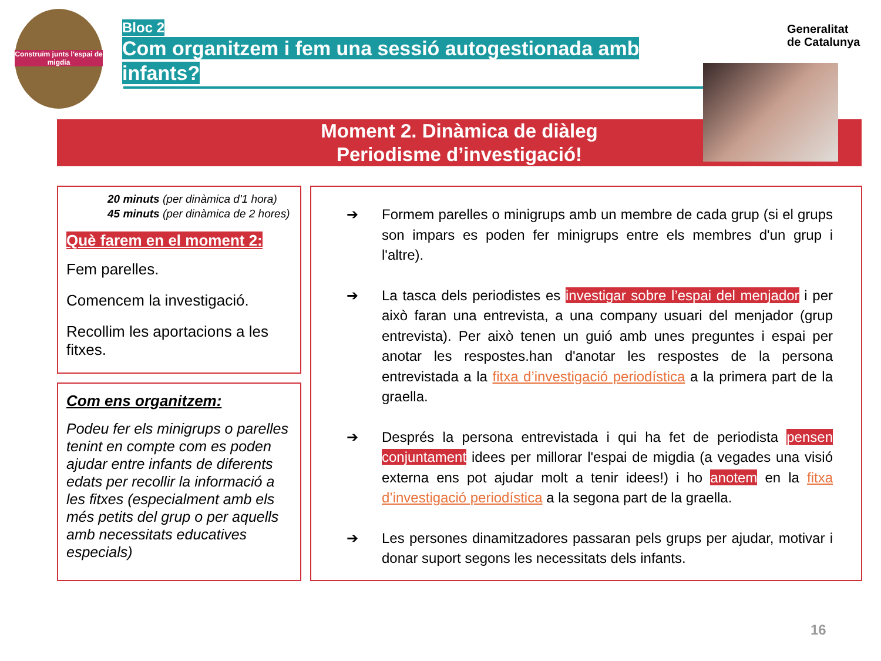Construïm junts l'espai de migdia
Bloc 2
Com organitzem i fem una sessió autogestionada amb infants?
Generalitat
de Catalunya
Moment 2. Dinàmica de diàleg
Periodisme d’investigació!
20 minuts (per dinàmica d'1 hora)
45 minuts (per dinàmica de 2 hores)
Què farem en el moment 2:
Fem parelles.
Comencem la investigació.
Recollim les aportacions a les fitxes.
Com ens organitzem:
Podeu fer els minigrups o parelles tenint en compte com es poden ajudar entre infants de diferents edats per recollir la informació a les fitxes (especialment amb els més petits del grup o per aquells amb necessitats educatives especials)
➔ Formem parelles o minigrups amb un membre de cada grup (si el grups son impars es poden fer minigrups entre els membres d'un grup i l'altre).
➔ La tasca dels periodistes es investigar sobre l’espai del menjador i per això faran una entrevista, a una company usuari del menjador (grup entrevista). Per això tenen un guió amb unes preguntes i espai per anotar les respostes.han d'anotar les respostes de la persona entrevistada a la fitxa d’investigació periodística a la primera part de la graella.
➔ Després la persona entrevistada i qui ha fet de periodista pensen conjuntament idees per millorar l'espai de migdia (a vegades una visió externa ens pot ajudar molt a tenir idees!) i ho anotem en la fitxa d’investigació periodística a la segona part de la graella.
➔ Les persones dinamitzadores passaran pels grups per ajudar, motivar i donar suport segons les necessitats dels infants.
16